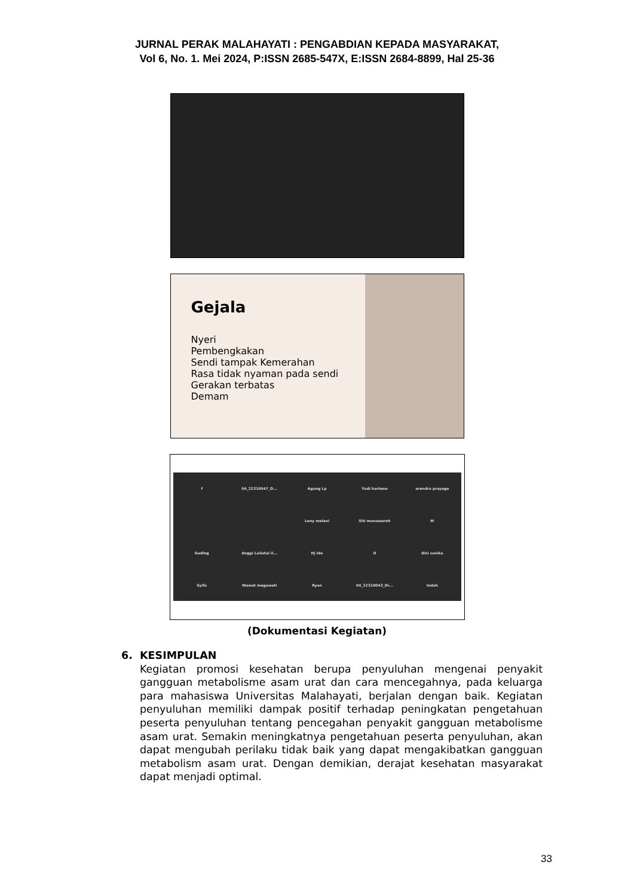JURNAL PERAK MALAHAYATI : PENGABDIAN KEPADA MASYARAKAT,
Vol 6, No. 1. Mei 2024, P:ISSN 2685-547X, E:ISSN 2684-8899, Hal 25-36
Gejala
Nyeri
Pembengkakan
Sendi tampak Kemerahan
Rasa tidak nyaman pada sendi
Gerakan terbatas
Demam
f
04_22310047_D...
Agung Lp
Yudi hartono
arendra prayogo
Leny melani
Siti munawaroh
M
Gading
Anggi Lailatul il...
Hj Ida
D
dini canika
Syifa
Wawat megawati
Ryan
04_22310043_Di...
Indah
(Dokumentasi Kegiatan)
6. KESIMPULAN
Kegiatan promosi kesehatan berupa penyuluhan mengenai penyakit gangguan metabolisme asam urat dan cara mencegahnya, pada keluarga para mahasiswa Universitas Malahayati, berjalan dengan baik. Kegiatan penyuluhan memiliki dampak positif terhadap peningkatan pengetahuan peserta penyuluhan tentang pencegahan penyakit gangguan metabolisme asam urat. Semakin meningkatnya pengetahuan peserta penyuluhan, akan dapat mengubah perilaku tidak baik yang dapat mengakibatkan gangguan metabolism asam urat. Dengan demikian, derajat kesehatan masyarakat dapat menjadi optimal.
33